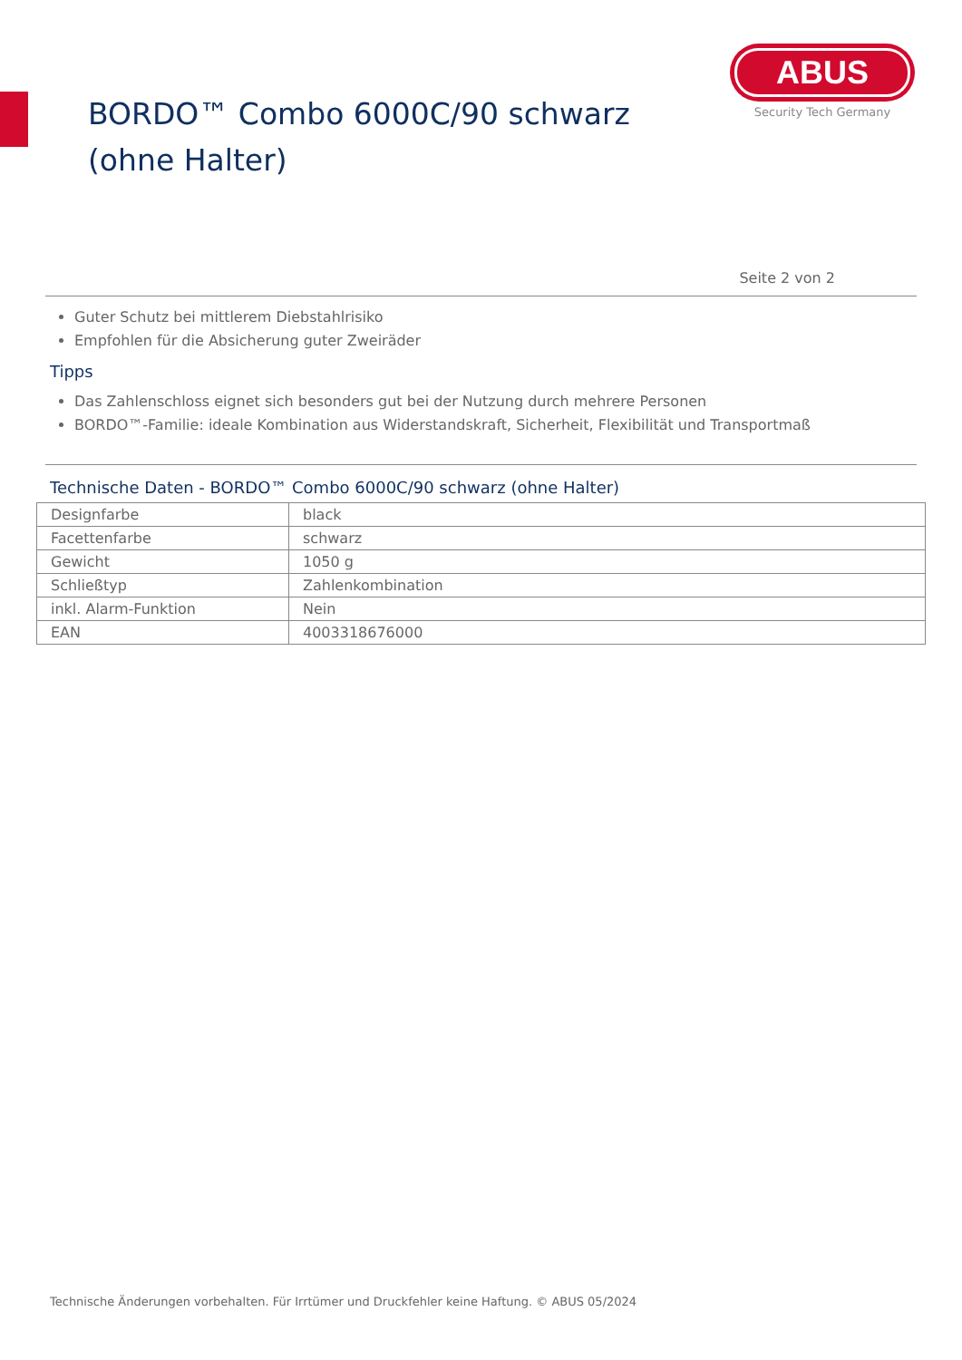BORDO™ Combo 6000C/90 schwarz (ohne Halter)
ABUS
Security Tech Germany
Seite 2 von 2
Guter Schutz bei mittlerem Diebstahlrisiko
Empfohlen für die Absicherung guter Zweiräder
Tipps
Das Zahlenschloss eignet sich besonders gut bei der Nutzung durch mehrere Personen
BORDO™-Familie: ideale Kombination aus Widerstandskraft, Sicherheit, Flexibilität und Transportmaß
Technische Daten - BORDO™ Combo 6000C/90 schwarz (ohne Halter)
| Designfarbe | black |
| Facettenfarbe | schwarz |
| Gewicht | 1050 g |
| Schließtyp | Zahlenkombination |
| inkl. Alarm-Funktion | Nein |
| EAN | 4003318676000 |
Technische Änderungen vorbehalten. Für Irrtümer und Druckfehler keine Haftung. © ABUS 05/2024